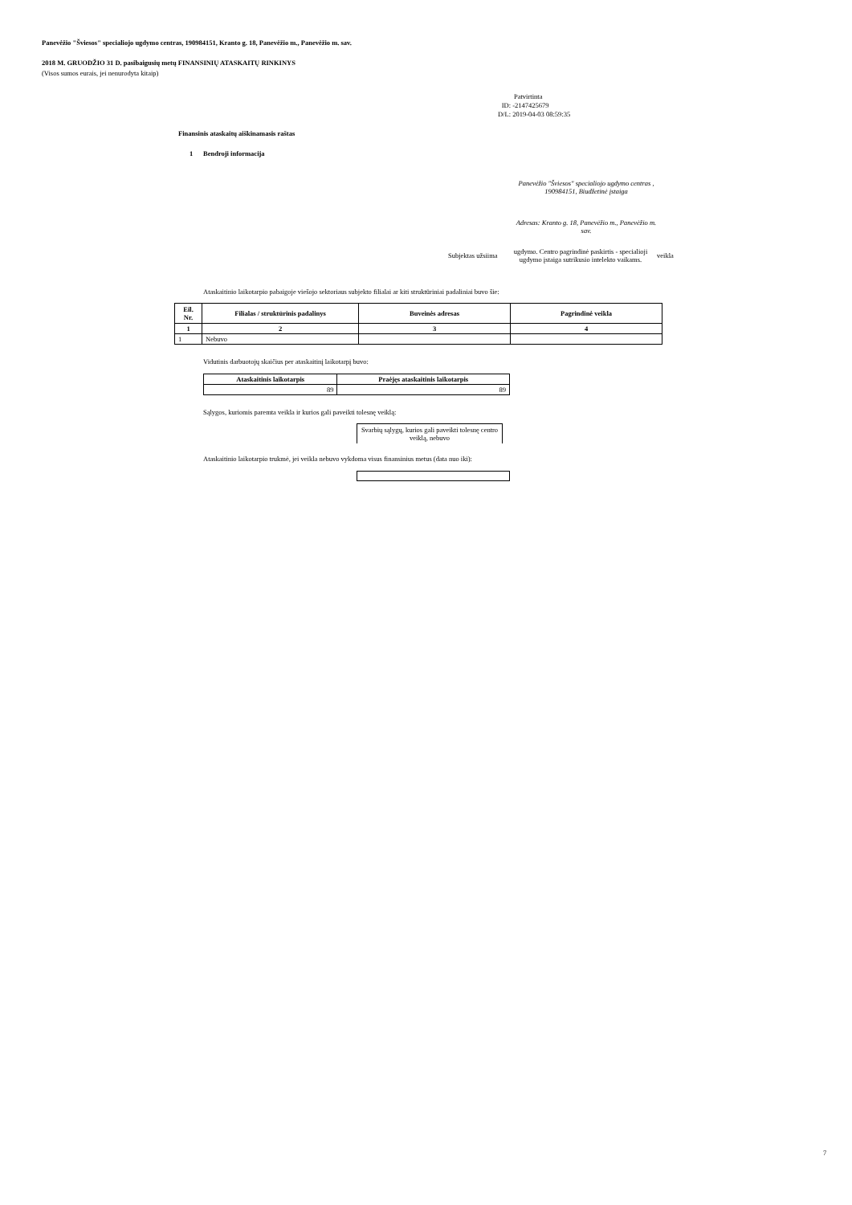Panevėžio "Šviesos" specialiojo ugdymo centras, 190984151, Kranto g. 18, Panevėžio m., Panevėžio m. sav.
2018 M. GRUODŽIO 31 D. pasibaigusių metų FINANSINIŲ ATASKAITŲ RINKINYS
(Visos sumos eurais, jei nenurodyta kitaip)
Patvirtinta
ID: -2147425679
D/L: 2019-04-03 08:59:35
Finansinis ataskaitų aiškinamasis raštas
1 Bendroji informacija
Panevėžio "Šviesos" specialiojo ugdymo centras , 190984151, Biudžetinė įstaiga
Adresas: Kranto g. 18, Panevėžio m., Panevėžio m. sav.
Subjektas užsiima ugdymo. Centro pagrindinė paskirtis - specialioji ugdymo įstaiga sutrikusio intelekto vaikams. veikla
Ataskaitinio laikotarpio pabaigoje viešojo sektoriaus subjekto filialai ar kiti struktūriniai padaliniai buvo šie:
| Eil. Nr. | Filialas / struktūrinis padalinys | Buveinės adresas | Pagrindinė veikla |
| --- | --- | --- | --- |
| 1 | 2 | 3 | 4 |
| 1 | Nebuvo | | |
Vidutinis darbuotojų skaičius per ataskaitinį laikotarpį buvo:
| Ataskaitinis laikotarpis | Praėjęs ataskaitinis laikotarpis |
| --- | --- |
| 89 | 89 |
Sąlygos, kuriomis paremta veikla ir kurios gali paveikti tolesnę veiklą:
Svarbių sąlygų, kurios gali paveikti tolesnę centro veiklą, nebuvo
Ataskaitinio laikotarpio trukmė, jei veikla nebuvo vykdoma visus finansinius metus (data nuo iki):
7